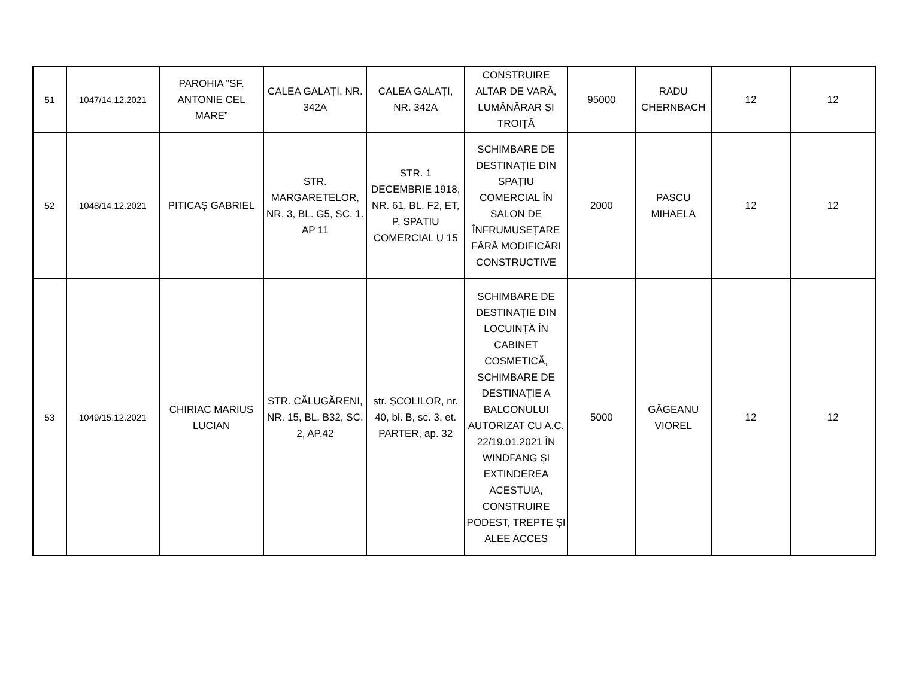| 51 | 1047/14.12.2021 | PAROHIA ”SF. ANTONIE CEL MARE” | CALEA GALAȚI, NR. 342A | CALEA GALAȚI, NR. 342A | CONSTRUIRE ALTAR DE VARĂ, LUMĂNĂRAR ȘI TROIȚĂ | 95000 | RADU CHERNBACH | 12 | 12 |
| 52 | 1048/14.12.2021 | PITICAȘ GABRIEL | STR. MARGARETELOR, NR. 3, BL. G5, SC. 1. AP 11 | STR. 1 DECEMBRIE 1918, NR. 61, BL. F2, ET, P, SPAȚIU COMERCIAL U 15 | SCHIMBARE DE DESTINAȚIE DIN SPAȚIU COMERCIAL ÎN SALON DE ÎNFRUMUSEȚARE FĂRĂ MODIFICĂRI CONSTRUCTIVE | 2000 | PASCU MIHAELA | 12 | 12 |
| 53 | 1049/15.12.2021 | CHIRIAC MARIUS LUCIAN | STR. CĂLUGĂRENI, NR. 15, BL. B32, SC. 2, AP.42 | str. ȘCOLILOR, nr. 40, bl. B, sc. 3, et. PARTER, ap. 32 | SCHIMBARE DE DESTINAȚIE DIN LOCUINȚĂ ÎN CABINET COSMETICĂ, SCHIMBARE DE DESTINAȚIE A BALCONULUI AUTORIZAT CU A.C. 22/19.01.2021 ÎN WINDFANG ȘI EXTINDEREA ACESTUIA, CONSTRUIRE PODEST, TREPTE ȘI ALEE ACCES | 5000 | GĂGEANU VIOREL | 12 | 12 |